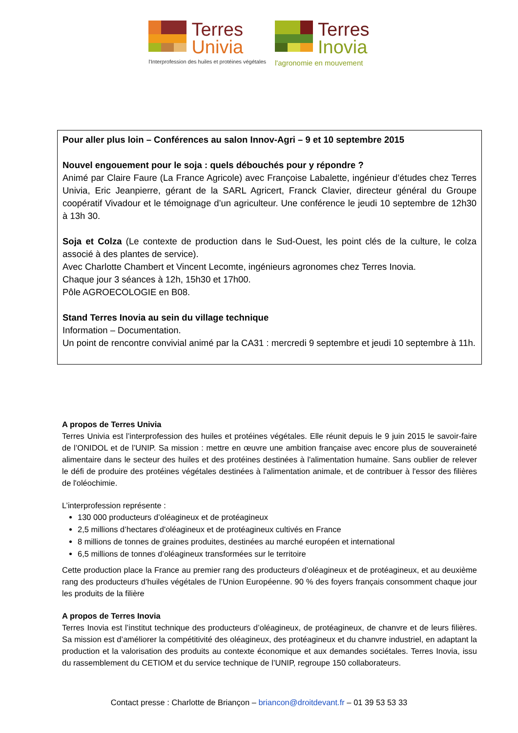Terres
Univia
l'Interprofession des huiles et protéines végétales
Terres
Inovia
l'agronomie en mouvement
Pour aller plus loin – Conférences au salon Innov-Agri – 9 et 10 septembre 2015
Nouvel engouement pour le soja : quels débouchés pour y répondre ?
Animé par Claire Faure (La France Agricole) avec Françoise Labalette, ingénieur d’études chez Terres Univia, Eric Jeanpierre, gérant de la SARL Agricert, Franck Clavier, directeur général du Groupe coopératif Vivadour et le témoignage d’un agriculteur. Une conférence le jeudi 10 septembre de 12h30 à 13h 30.
Soja et Colza (Le contexte de production dans le Sud-Ouest, les point clés de la culture, le colza associé à des plantes de service).
Avec Charlotte Chambert et Vincent Lecomte, ingénieurs agronomes chez Terres Inovia.
Chaque jour 3 séances à 12h, 15h30 et 17h00.
Pôle AGROECOLOGIE en B08.
Stand Terres Inovia au sein du village technique
Information – Documentation.
Un point de rencontre convivial animé par la CA31 : mercredi 9 septembre et jeudi 10 septembre à 11h.
A propos de Terres Univia
Terres Univia est l’interprofession des huiles et protéines végétales. Elle réunit depuis le 9 juin 2015 le savoir-faire de l’ONIDOL et de l’UNIP. Sa mission : mettre en œuvre une ambition française avec encore plus de souveraineté alimentaire dans le secteur des huiles et des protéines destinées à l'alimentation humaine. Sans oublier de relever le défi de produire des protéines végétales destinées à l'alimentation animale, et de contribuer à l'essor des filières de l'oléochimie.
L’interprofession représente :
130 000 producteurs d’oléagineux et de protéagineux
2,5 millions d’hectares d'oléagineux et de protéagineux cultivés en France
8 millions de tonnes de graines produites, destinées au marché européen et international
6,5 millions de tonnes d’oléagineux transformées sur le territoire
Cette production place la France au premier rang des producteurs d’oléagineux et de protéagineux, et au deuxième rang des producteurs d’huiles végétales de l’Union Européenne. 90 % des foyers français consomment chaque jour les produits de la filière
A propos de Terres Inovia
Terres Inovia est l’institut technique des producteurs d’oléagineux, de protéagineux, de chanvre et de leurs filières. Sa mission est d’améliorer la compétitivité des oléagineux, des protéagineux et du chanvre industriel, en adaptant la production et la valorisation des produits au contexte économique et aux demandes sociétales. Terres Inovia, issu du rassemblement du CETIOM et du service technique de l’UNIP, regroupe 150 collaborateurs.
Contact presse : Charlotte de Briançon – briancon@droitdevant.fr – 01 39 53 53 33